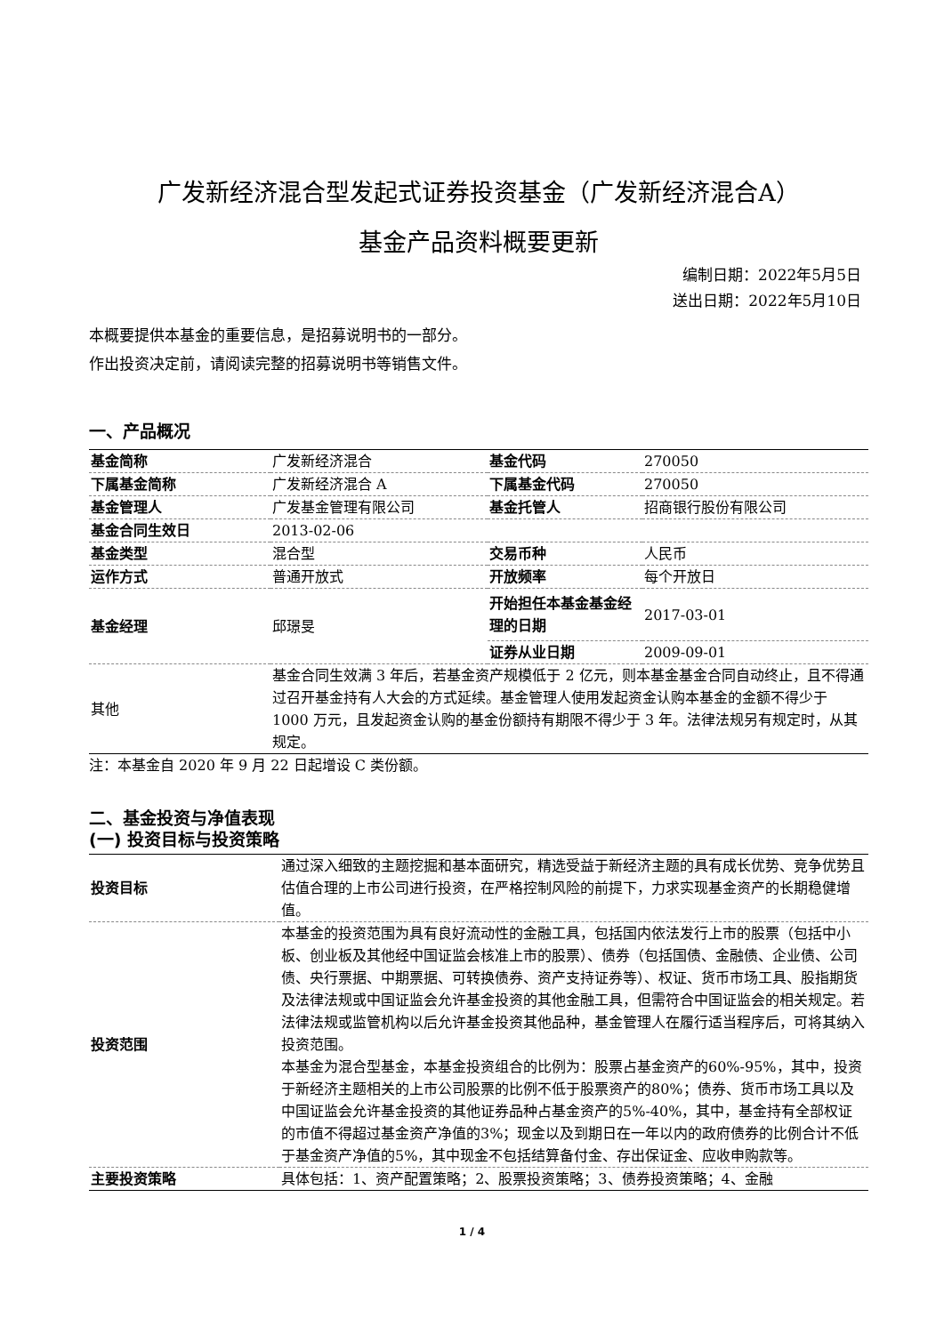广发新经济混合型发起式证券投资基金（广发新经济混合A）
基金产品资料概要更新
编制日期：2022年5月5日
送出日期：2022年5月10日
本概要提供本基金的重要信息，是招募说明书的一部分。
作出投资决定前，请阅读完整的招募说明书等销售文件。
一、产品概况
| 基金简称 | 广发新经济混合 | 基金代码 | 270050 |
| 下属基金简称 | 广发新经济混合 A | 下属基金代码 | 270050 |
| 基金管理人 | 广发基金管理有限公司 | 基金托管人 | 招商银行股份有限公司 |
| 基金合同生效日 | 2013-02-06 | | |
| 基金类型 | 混合型 | 交易币种 | 人民币 |
| 运作方式 | 普通开放式 | 开放频率 | 每个开放日 |
| 基金经理 | 邱璟旻 | 开始担任本基金基金经理的日期 | 2017-03-01 |
| | | 证券从业日期 | 2009-09-01 |
| 其他 | 基金合同生效满 3 年后，若基金资产规模低于 2 亿元，则本基金基金合同自动终止，且不得通过召开基金持有人大会的方式延续。基金管理人使用发起资金认购本基金的金额不得少于 1000 万元，且发起资金认购的基金份额持有期限不得少于 3 年。法律法规另有规定时，从其规定。 | | |
注：本基金自 2020 年 9 月 22 日起增设 C 类份额。
二、基金投资与净值表现
(一) 投资目标与投资策略
| 投资目标 | 通过深入细致的主题挖掘和基本面研究，精选受益于新经济主题的具有成长优势、竞争优势且估值合理的上市公司进行投资，在严格控制风险的前提下，力求实现基金资产的长期稳健增值。 |
| 投资范围 | 本基金的投资范围为具有良好流动性的金融工具，包括国内依法发行上市的股票（包括中小板、创业板及其他经中国证监会核准上市的股票）、债券（包括国债、金融债、企业债、公司债、央行票据、中期票据、可转换债券、资产支持证券等）、权证、货币市场工具、股指期货及法律法规或中国证监会允许基金投资的其他金融工具，但需符合中国证监会的相关规定。若法律法规或监管机构以后允许基金投资其他品种，基金管理人在履行适当程序后，可将其纳入投资范围。 本基金为混合型基金，本基金投资组合的比例为：股票占基金资产的60%-95%，其中，投资于新经济主题相关的上市公司股票的比例不低于股票资产的80%；债券、货币市场工具以及中国证监会允许基金投资的其他证券品种占基金资产的5%-40%，其中，基金持有全部权证的市值不得超过基金资产净值的3%；现金以及到期日在一年以内的政府债券的比例合计不低于基金资产净值的5%，其中现金不包括结算备付金、存出保证金、应收申购款等。 |
| 主要投资策略 | 具体包括：1、资产配置策略；2、股票投资策略；3、债券投资策略；4、金融 |
1 / 4